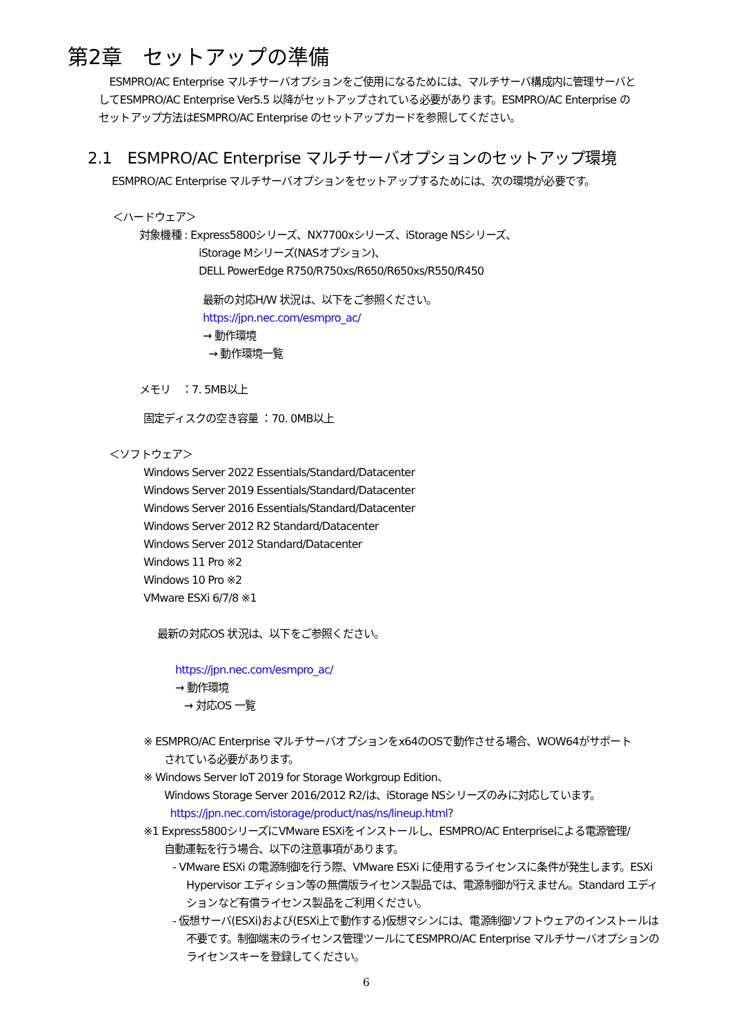第2章　セットアップの準備
　ESMPRO/AC Enterprise マルチサーバオプションをご使用になるためには、マルチサーバ構成内に管理サーバとしてESMPRO/AC Enterprise Ver5.5 以降がセットアップされている必要があります。ESMPRO/AC Enterprise のセットアップ方法はESMPRO/AC Enterprise のセットアップカードを参照してください。
2.1　ESMPRO/AC Enterprise マルチサーバオプションのセットアップ環境
ESMPRO/AC Enterprise マルチサーバオプションをセットアップするためには、次の環境が必要です。
＜ハードウェア＞
対象機種 : Express5800シリーズ、NX7700xシリーズ、iStorage NSシリーズ、
iStorage Mシリーズ(NASオプション)、
DELL PowerEdge R750/R750xs/R650/R650xs/R550/R450
最新の対応H/W 状況は、以下をご参照ください。
https://jpn.nec.com/esmpro_ac/
→ 動作環境
→ 動作環境一覧
メモリ　：7. 5MB以上
固定ディスクの空き容量 ：70. 0MB以上
＜ソフトウェア＞
Windows Server 2022 Essentials/Standard/Datacenter
Windows Server 2019 Essentials/Standard/Datacenter
Windows Server 2016 Essentials/Standard/Datacenter
Windows Server 2012 R2 Standard/Datacenter
Windows Server 2012 Standard/Datacenter
Windows 11 Pro ※2
Windows 10 Pro ※2
VMware ESXi 6/7/8 ※1
最新の対応OS 状況は、以下をご参照ください。
https://jpn.nec.com/esmpro_ac/
→ 動作環境
→ 対応OS 一覧
※ ESMPRO/AC Enterprise マルチサーバオプションをx64のOSで動作させる場合、WOW64がサポートされている必要があります。
※ Windows Server IoT 2019 for Storage Workgroup Edition、
Windows Storage Server 2016/2012 R2/は、iStorage NSシリーズのみに対応しています。
https://jpn.nec.com/istorage/product/nas/ns/lineup.html?
※1 Express5800シリーズにVMware ESXiをインストールし、ESMPRO/AC Enterpriseによる電源管理/自動運転を行う場合、以下の注意事項があります。
- VMware ESXi の電源制御を行う際、VMware ESXi に使用するライセンスに条件が発生します。ESXi Hypervisor エディション等の無償版ライセンス製品では、電源制御が行えません。Standard エディションなど有償ライセンス製品をご利用ください。
- 仮想サーバ(ESXi)および(ESXi上で動作する)仮想マシンには、電源制御ソフトウェアのインストールは不要です。制御端末のライセンス管理ツールにてESMPRO/AC Enterprise マルチサーバオプションのライセンスキーを登録してください。
6